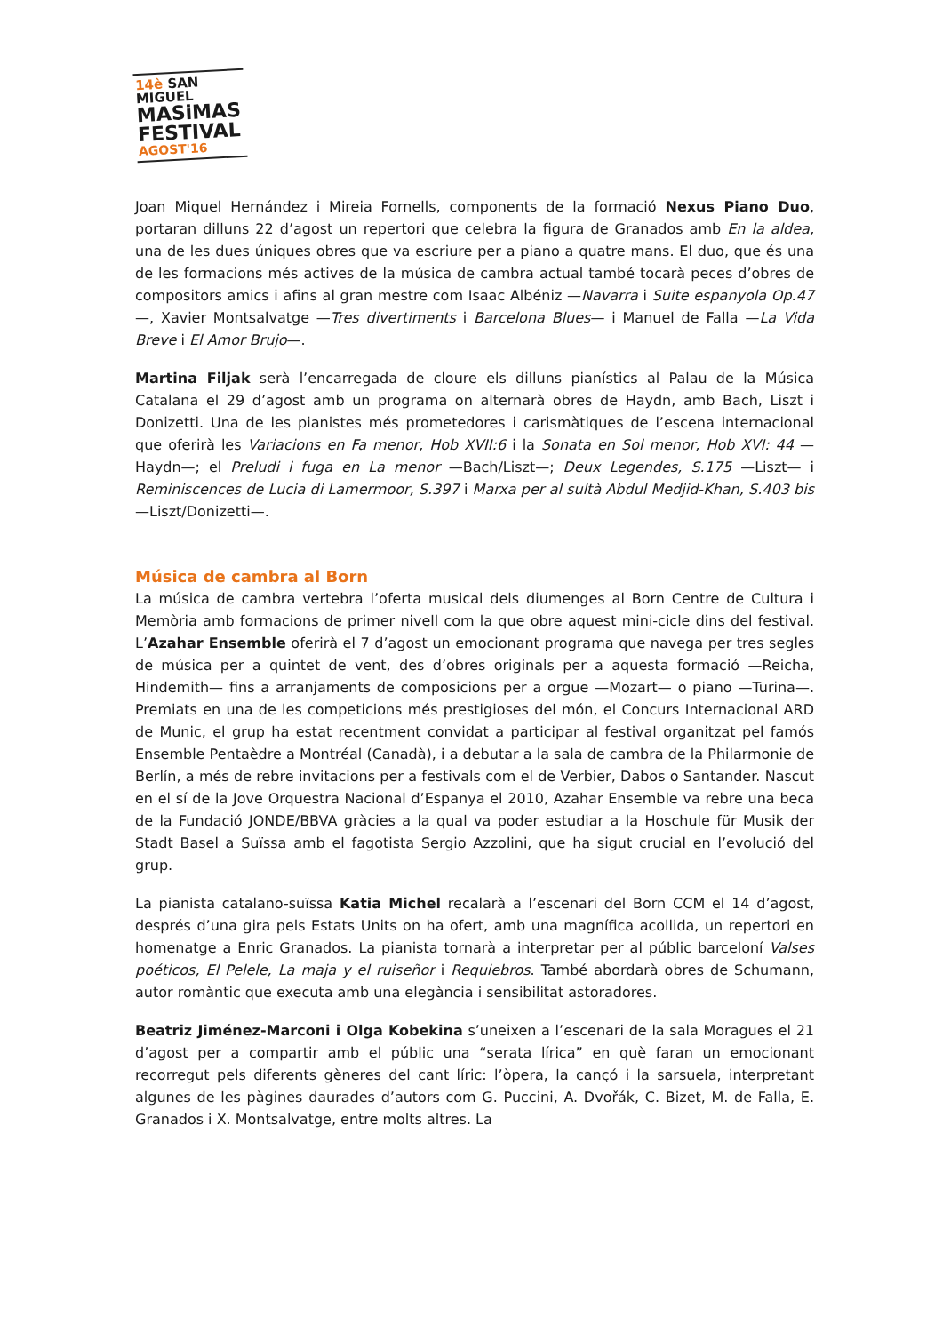14è SAN MIGUEL
MASiMAS
FESTIVAL
AGOST'16
Joan Miquel Hernández i Mireia Fornells, components de la formació Nexus Piano Duo, portaran dilluns 22 d’agost un repertori que celebra la figura de Granados amb En la aldea, una de les dues úniques obres que va escriure per a piano a quatre mans. El duo, que és una de les formacions més actives de la música de cambra actual també tocarà peces d’obres de compositors amics i afins al gran mestre com Isaac Albéniz —Navarra i Suite espanyola Op.47—, Xavier Montsalvatge —Tres divertiments i Barcelona Blues— i Manuel de Falla —La Vida Breve i El Amor Brujo—.
Martina Filjak serà l’encarregada de cloure els dilluns pianístics al Palau de la Música Catalana el 29 d’agost amb un programa on alternarà obres de Haydn, amb Bach, Liszt i Donizetti. Una de les pianistes més prometedores i carismàtiques de l’escena internacional que oferirà les Variacions en Fa menor, Hob XVII:6 i la Sonata en Sol menor, Hob XVI: 44 —Haydn—; el Preludi i fuga en La menor —Bach/Liszt—; Deux Legendes, S.175 —Liszt— i Reminiscences de Lucia di Lamermoor, S.397 i Marxa per al sultà Abdul Medjid-Khan, S.403 bis —Liszt/Donizetti—.
Música de cambra al Born
La música de cambra vertebra l’oferta musical dels diumenges al Born Centre de Cultura i Memòria amb formacions de primer nivell com la que obre aquest mini-cicle dins del festival. L’Azahar Ensemble oferirà el 7 d’agost un emocionant programa que navega per tres segles de música per a quintet de vent, des d’obres originals per a aquesta formació —Reicha, Hindemith— fins a arranjaments de composicions per a orgue —Mozart— o piano —Turina—. Premiats en una de les competicions més prestigioses del món, el Concurs Internacional ARD de Munic, el grup ha estat recentment convidat a participar al festival organitzat pel famós Ensemble Pentaèdre a Montréal (Canadà), i a debutar a la sala de cambra de la Philarmonie de Berlín, a més de rebre invitacions per a festivals com el de Verbier, Dabos o Santander. Nascut en el sí de la Jove Orquestra Nacional d’Espanya el 2010, Azahar Ensemble va rebre una beca de la Fundació JONDE/BBVA gràcies a la qual va poder estudiar a la Hoschule für Musik der Stadt Basel a Suïssa amb el fagotista Sergio Azzolini, que ha sigut crucial en l’evolució del grup.
La pianista catalano-suïssa Katia Michel recalarà a l’escenari del Born CCM el 14 d’agost, després d’una gira pels Estats Units on ha ofert, amb una magnífica acollida, un repertori en homenatge a Enric Granados. La pianista tornarà a interpretar per al públic barceloní Valses poéticos, El Pelele, La maja y el ruiseñor i Requiebros. També abordarà obres de Schumann, autor romàntic que executa amb una elegància i sensibilitat astoradores.
Beatriz Jiménez-Marconi i Olga Kobekina s’uneixen a l’escenari de la sala Moragues el 21 d’agost per a compartir amb el públic una “serata lírica” en què faran un emocionant recorregut pels diferents gèneres del cant líric: l’òpera, la cançó i la sarsuela, interpretant algunes de les pàgines daurades d’autors com G. Puccini, A. Dvořák, C. Bizet, M. de Falla, E. Granados i X. Montsalvatge, entre molts altres. La